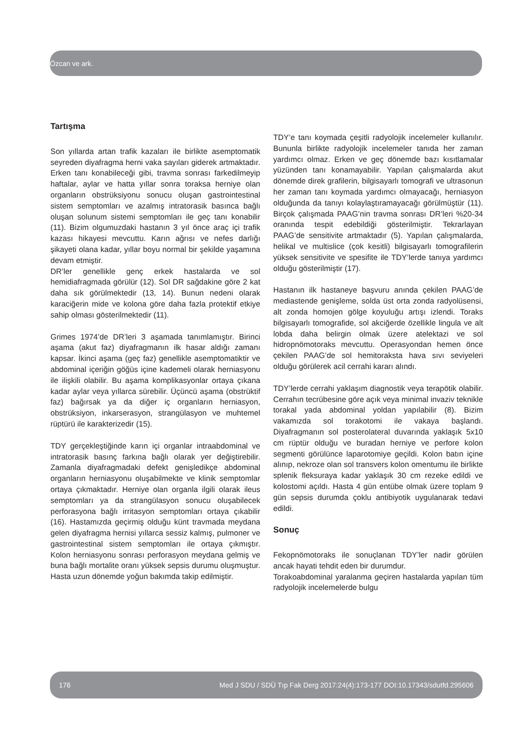Özcan ve ark.
Tartışma
Son yıllarda artan trafik kazaları ile birlikte asemptomatik seyreden diyafragma herni vaka sayıları giderek artmaktadır. Erken tanı konabileceği gibi, travma sonrası farkedilmeyip haftalar, aylar ve hatta yıllar sonra toraksa herniye olan organların obstrüksiyonu sonucu oluşan gastrointestinal sistem semptomları ve azalmış intratorasik basınca bağlı oluşan solunum sistemi semptomları ile geç tanı konabilir (11). Bizim olgumuzdaki hastanın 3 yıl önce araç içi trafik kazası hikayesi mevcuttu. Karın ağrısı ve nefes darlığı şikayeti olana kadar, yıllar boyu normal bir şekilde yaşamına devam etmiştir.
DR’ler genellikle genç erkek hastalarda ve sol hemidiafragmada görülür (12). Sol DR sağdakine göre 2 kat daha sık görülmektedir (13, 14). Bunun nedeni olarak karaciğerin mide ve kolona göre daha fazla protektif etkiye sahip olması gösterilmektedir (11).
Grimes 1974’de DR’leri 3 aşamada tanımlamıştır. Birinci aşama (akut faz) diyafragmanın ilk hasar aldığı zamanı kapsar. İkinci aşama (geç faz) genellikle asemptomatiktir ve abdominal içeriğin göğüs içine kademeli olarak herniasyonu ile ilişkili olabilir. Bu aşama komplikasyonlar ortaya çıkana kadar aylar veya yıllarca sürebilir. Üçüncü aşama (obstrüktif faz) bağırsak ya da diğer iç organların herniasyon, obstrüksiyon, inkarserasyon, strangülasyon ve muhtemel rüptürü ile karakterizedir (15).
TDY gerçekleştiğinde karın içi organlar intraabdominal ve intratorasik basınç farkına bağlı olarak yer değiştirebilir. Zamanla diyafragmadaki defekt genişledikçe abdominal organların herniasyonu oluşabilmekte ve klinik semptomlar ortaya çıkmaktadır. Herniye olan organla ilgili olarak ileus semptomları ya da strangülasyon sonucu oluşabilecek perforasyona bağlı irritasyon semptomları ortaya çıkabilir (16). Hastamızda geçirmiş olduğu künt travmada meydana gelen diyafragma hernisi yıllarca sessiz kalmış, pulmoner ve gastrointestinal sistem semptomları ile ortaya çıkmıştır. Kolon herniasyonu sonrası perforasyon meydana gelmiş ve buna bağlı mortalite oranı yüksek sepsis durumu oluşmuştur. Hasta uzun dönemde yoğun bakımda takip edilmiştir.
TDY‘e tanı koymada çeşitli radyolojik incelemeler kullanılır. Bununla birlikte radyolojik incelemeler tanıda her zaman yardımcı olmaz. Erken ve geç dönemde bazı kısıtlamalar yüzünden tanı konamayabilir. Yapılan çalışmalarda akut dönemde direk grafilerin, bilgisayarlı tomografi ve ultrasonun her zaman tanı koymada yardımcı olmayacağı, herniasyon olduğunda da tanıyı kolaylaştıramayacağı görülmüştür (11). Birçok çalışmada PAAG’nin travma sonrası DR’leri %20-34 oranında tespit edebildiği gösterilmiştir. Tekrarlayan PAAG’de sensitivite artmaktadır (5). Yapılan çalışmalarda, helikal ve multislice (çok kesitli) bilgisayarlı tomografilerin yüksek sensitivite ve spesifite ile TDY’lerde tanıya yardımcı olduğu gösterilmiştir (17).
Hastanın ilk hastaneye başvuru anında çekilen PAAG’de mediastende genişleme, solda üst orta zonda radyolüsensi, alt zonda homojen gölge koyuluğu artışı izlendi. Toraks bilgisayarlı tomografide, sol akciğerde özellikle lingula ve alt lobda daha belirgin olmak üzere atelektazi ve sol hidropnömotoraks mevcuttu. Operasyondan hemen önce çekilen PAAG’de sol hemitoraksta hava sıvı seviyeleri olduğu görülerek acil cerrahi kararı alındı.
TDY’lerde cerrahi yaklaşım diagnostik veya terapötik olabilir. Cerrahın tecrübesine göre açık veya minimal invaziv teknikle torakal yada abdominal yoldan yapılabilir (8). Bizim vakamızda sol torakotomi ile vakaya başlandı. Diyafragmanın sol posterolateral duvarında yaklaşık 5x10 cm rüptür olduğu ve buradan herniye ve perfore kolon segmenti görülünce laparotomiye geçildi. Kolon batın içine alınıp, nekroze olan sol transvers kolon omentumu ile birlikte splenik fleksuraya kadar yaklaşık 30 cm rezeke edildi ve kolostomi açıldı. Hasta 4 gün entübe olmak üzere toplam 9 gün sepsis durumda çoklu antibiyotik uygulanarak tedavi edildi.
Sonuç
Fekopnömotoraks ile sonuçlanan TDY’ler nadir görülen ancak hayati tehdit eden bir durumdur.
Torakoabdominal yaralanma geçiren hastalarda yapılan tüm radyolojik incelemelerde bulgu
176 Med J SDU / SDÜ Tıp Fak Derg 2017:24(4):173-177 DOI:10.17343/sdutfd.295606